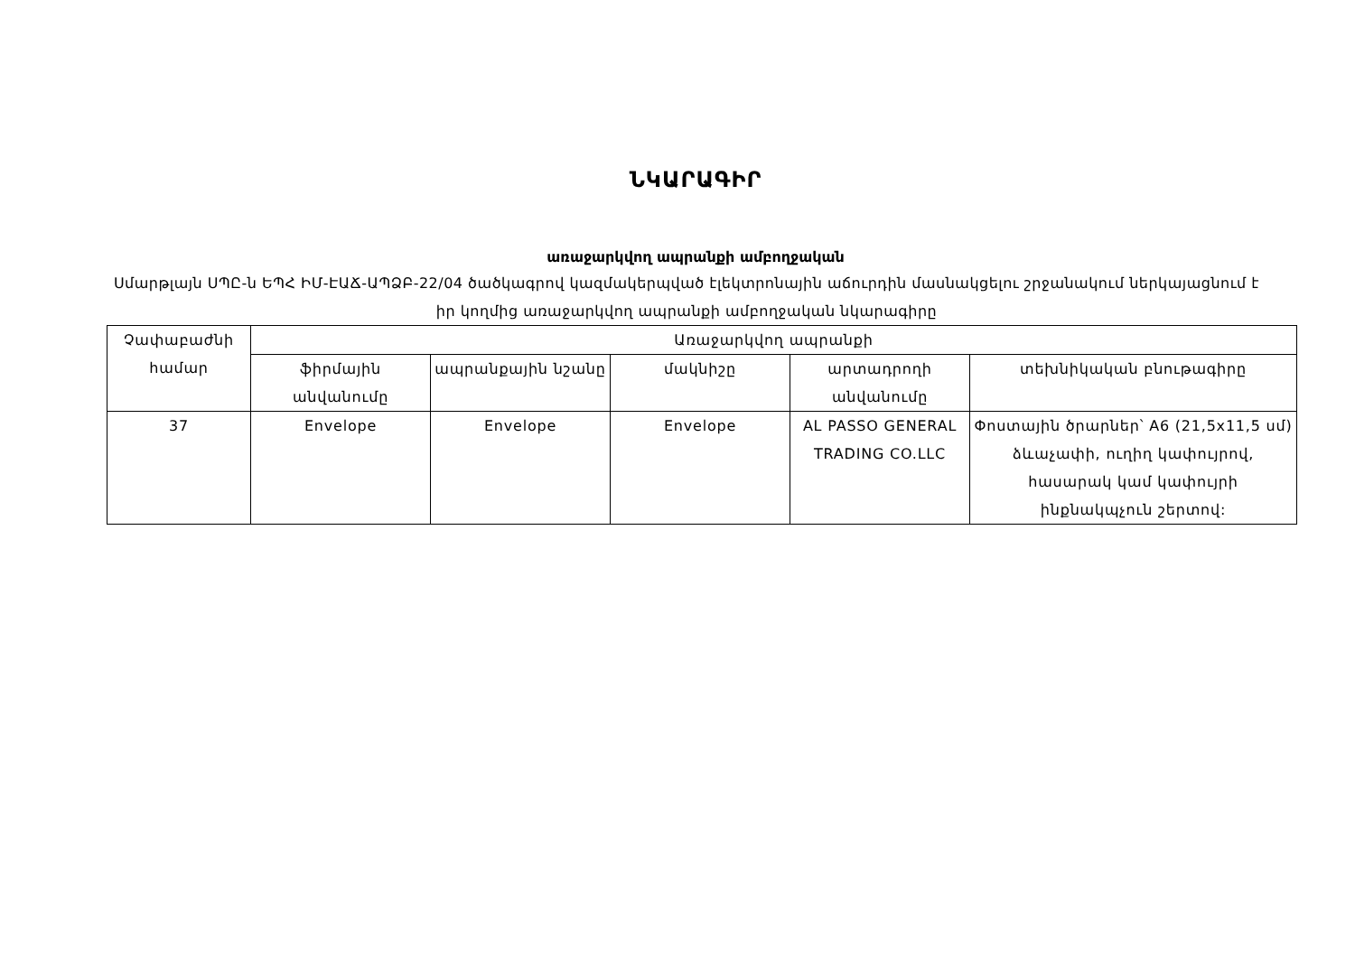ՆԿԱՐԱԳԻՐ
առաջարկվող ապրանքի ամբողջական
Սմարթլայն ՍՊԸ-ն ԵՊՀ ԻՄ-ԷԱՃ-ԱՊՁԲ-22/04 ծածկագրով կազմակերպված էլեկտրոնային աճուրդին մասնակցելու շրջանակում ներկայացնում է իր կողմից առաջարկվող ապրանքի ամբողջական նկարագիրը
| Չափաբաժնի համար | Առաջարկվող ապրանքի | | | | |
| --- | --- | --- | --- | --- | --- |
| | ֆիրմային անվանումը | ապրանքային նշանը | մակնիշը | արտադրողի անվանումը | տեխնիկական բնութագիրը |
| 37 | Envelope | Envelope | Envelope | AL PASSO GENERAL TRADING CO.LLC | Փոստային ծրարներ՝ A6 (21,5x11,5 սմ) ձևաչափի, ուղիղ կափույրով, հասարակ կամ կափույրի ինքնակպչուն շերտով: |